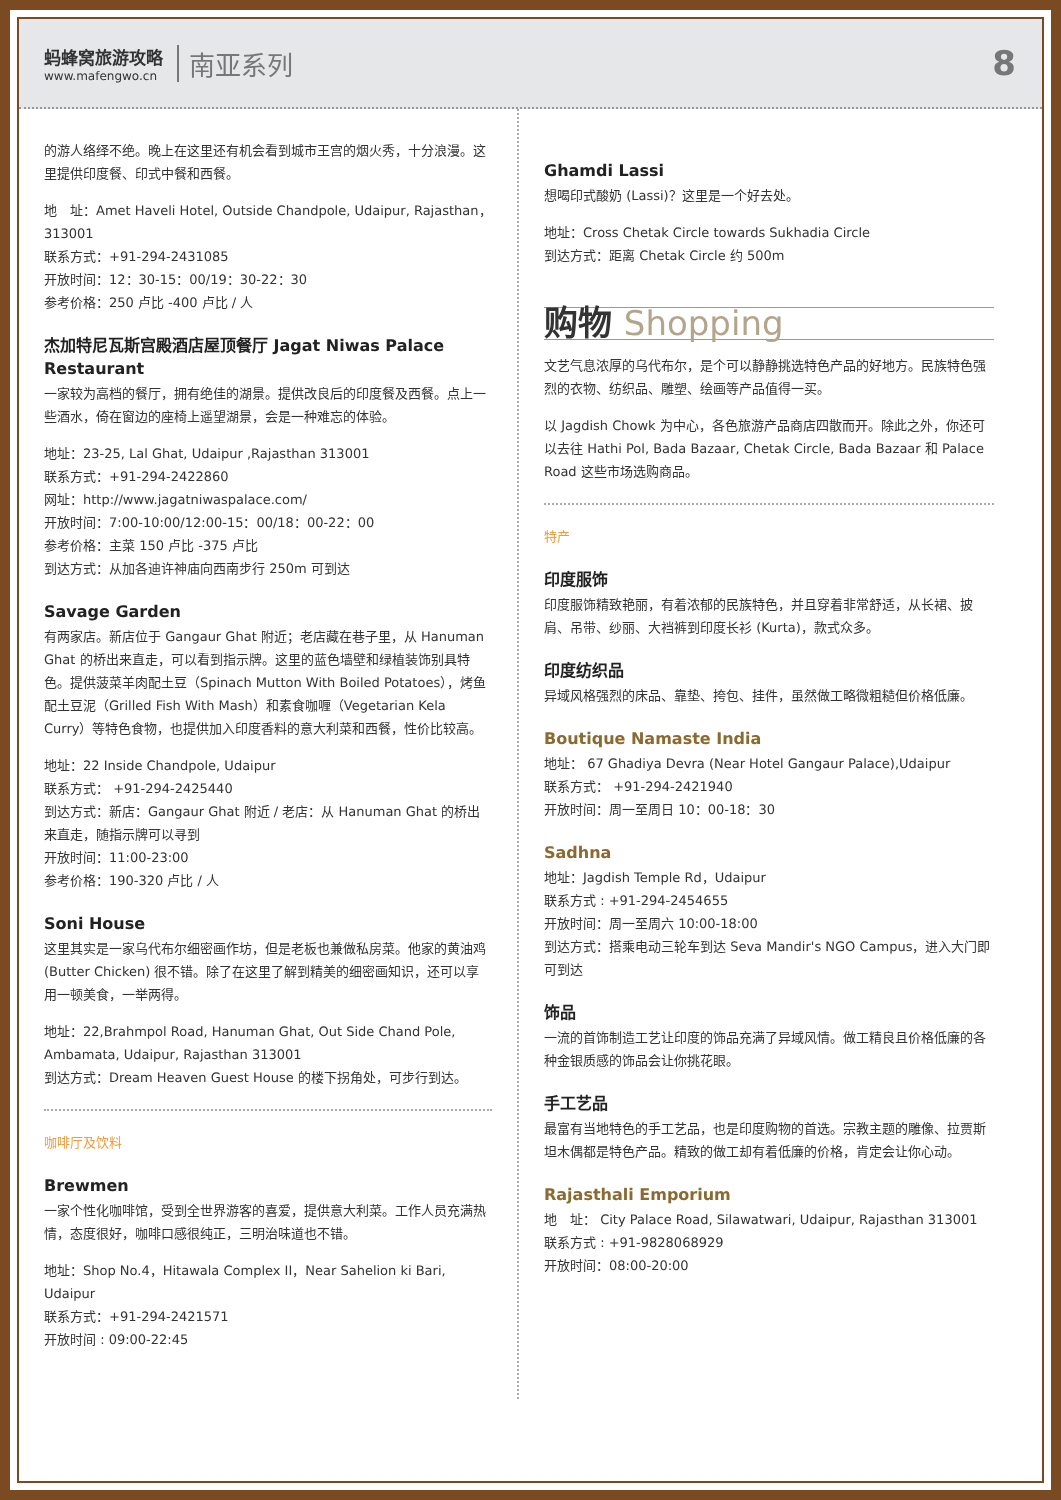蚂蜂窝旅游攻略
www.mafengwo.cn
南亚系列
8
的游人络绎不绝。晚上在这里还有机会看到城市王宫的烟火秀，十分浪漫。这里提供印度餐、印式中餐和西餐。
地　址：Amet Haveli Hotel, Outside Chandpole, Udaipur, Rajasthan，313001
联系方式：+91-294-2431085
开放时间：12：30-15：00/19：30-22：30
参考价格：250 卢比 -400 卢比 / 人
杰加特尼瓦斯宫殿酒店屋顶餐厅 Jagat Niwas Palace Restaurant
一家较为高档的餐厅，拥有绝佳的湖景。提供改良后的印度餐及西餐。点上一些酒水，倚在窗边的座椅上遥望湖景，会是一种难忘的体验。
地址：23-25, Lal Ghat, Udaipur ,Rajasthan 313001
联系方式：+91-294-2422860
网址：http://www.jagatniwaspalace.com/
开放时间：7:00-10:00/12:00-15：00/18：00-22：00
参考价格：主菜 150 卢比 -375 卢比
到达方式：从加各迪许神庙向西南步行 250m 可到达
Savage Garden
有两家店。新店位于 Gangaur Ghat 附近；老店藏在巷子里，从 Hanuman Ghat 的桥出来直走，可以看到指示牌。这里的蓝色墙壁和绿植装饰别具特色。提供菠菜羊肉配土豆（Spinach Mutton With Boiled Potatoes），烤鱼配土豆泥（Grilled Fish With Mash）和素食咖喱（Vegetarian Kela Curry）等特色食物，也提供加入印度香料的意大利菜和西餐，性价比较高。
地址：22 Inside Chandpole, Udaipur
联系方式： +91-294-2425440
到达方式：新店：Gangaur Ghat 附近 / 老店：从 Hanuman Ghat 的桥出来直走，随指示牌可以寻到
开放时间：11:00-23:00
参考价格：190-320 卢比 / 人
Soni House
这里其实是一家乌代布尔细密画作坊，但是老板也兼做私房菜。他家的黄油鸡 (Butter Chicken) 很不错。除了在这里了解到精美的细密画知识，还可以享用一顿美食，一举两得。
地址：22,Brahmpol Road, Hanuman Ghat, Out Side Chand Pole, Ambamata, Udaipur, Rajasthan 313001
到达方式：Dream Heaven Guest House 的楼下拐角处，可步行到达。
咖啡厅及饮料
Brewmen
一家个性化咖啡馆，受到全世界游客的喜爱，提供意大利菜。工作人员充满热情，态度很好，咖啡口感很纯正，三明治味道也不错。
地址：Shop No.4，Hitawala Complex II，Near Sahelion ki Bari, Udaipur
联系方式：+91-294-2421571
开放时间 : 09:00-22:45
Ghamdi Lassi
想喝印式酸奶 (Lassi)？这里是一个好去处。
地址：Cross Chetak Circle towards Sukhadia Circle
到达方式：距离 Chetak Circle 约 500m
购物 Shopping
文艺气息浓厚的乌代布尔，是个可以静静挑选特色产品的好地方。民族特色强烈的衣物、纺织品、雕塑、绘画等产品值得一买。
以 Jagdish Chowk 为中心，各色旅游产品商店四散而开。除此之外，你还可以去往 Hathi Pol, Bada Bazaar, Chetak Circle, Bada Bazaar 和 Palace Road 这些市场选购商品。
特产
印度服饰
印度服饰精致艳丽，有着浓郁的民族特色，并且穿着非常舒适，从长裙、披肩、吊带、纱丽、大裆裤到印度长衫 (Kurta)，款式众多。
印度纺织品
异域风格强烈的床品、靠垫、挎包、挂件，虽然做工略微粗糙但价格低廉。
Boutique Namaste India
地址： 67 Ghadiya Devra (Near Hotel Gangaur Palace),Udaipur
联系方式： +91-294-2421940
开放时间：周一至周日 10：00-18：30
Sadhna
地址：Jagdish Temple Rd，Udaipur
联系方式 : +91-294-2454655
开放时间：周一至周六 10:00-18:00
到达方式：搭乘电动三轮车到达 Seva Mandir's NGO Campus，进入大门即可到达
饰品
一流的首饰制造工艺让印度的饰品充满了异域风情。做工精良且价格低廉的各种金银质感的饰品会让你挑花眼。
手工艺品
最富有当地特色的手工艺品，也是印度购物的首选。宗教主题的雕像、拉贾斯坦木偶都是特色产品。精致的做工却有着低廉的价格，肯定会让你心动。
Rajasthali Emporium
地　址： City Palace Road, Silawatwari, Udaipur, Rajasthan 313001
联系方式 : +91-9828068929
开放时间：08:00-20:00